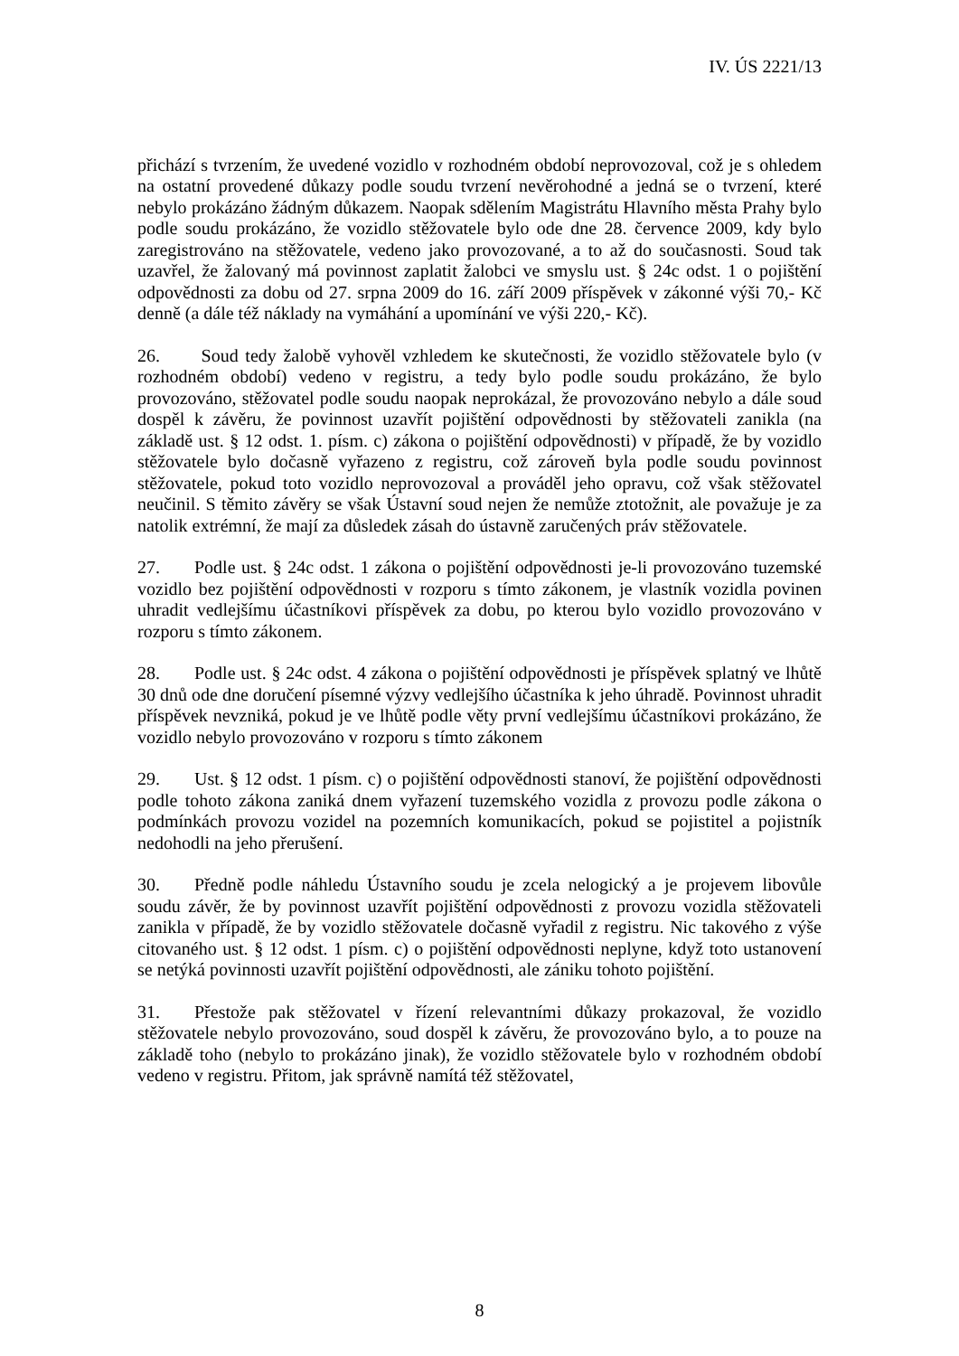IV. ÚS 2221/13
přichází s tvrzením, že uvedené vozidlo v rozhodném období neprovozoval, což je s ohledem na ostatní provedené důkazy podle soudu tvrzení nevěrohodné a jedná se o tvrzení, které nebylo prokázáno žádným důkazem. Naopak sdělením Magistrátu Hlavního města Prahy bylo podle soudu prokázáno, že vozidlo stěžovatele bylo ode dne 28. července 2009, kdy bylo zaregistrováno na stěžovatele, vedeno jako provozované, a to až do současnosti. Soud tak uzavřel, že žalovaný má povinnost zaplatit žalobci ve smyslu ust. § 24c odst. 1 o pojištění odpovědnosti za dobu od 27. srpna 2009 do 16. září 2009 příspěvek v zákonné výši 70,- Kč denně (a dále též náklady na vymáhání a upomínání ve výši 220,- Kč).
26. Soud tedy žalobě vyhověl vzhledem ke skutečnosti, že vozidlo stěžovatele bylo (v rozhodném období) vedeno v registru, a tedy bylo podle soudu prokázáno, že bylo provozováno, stěžovatel podle soudu naopak neprokázal, že provozováno nebylo a dále soud dospěl k závěru, že povinnost uzavřít pojištění odpovědnosti by stěžovateli zanikla (na základě ust. § 12 odst. 1. písm. c) zákona o pojištění odpovědnosti) v případě, že by vozidlo stěžovatele bylo dočasně vyřazeno z registru, což zároveň byla podle soudu povinnost stěžovatele, pokud toto vozidlo neprovozoval a prováděl jeho opravu, což však stěžovatel neučinil. S těmito závěry se však Ústavní soud nejen že nemůže ztotožnit, ale považuje je za natolik extrémní, že mají za důsledek zásah do ústavně zaručených práv stěžovatele.
27. Podle ust. § 24c odst. 1 zákona o pojištění odpovědnosti je-li provozováno tuzemské vozidlo bez pojištění odpovědnosti v rozporu s tímto zákonem, je vlastník vozidla povinen uhradit vedlejšímu účastníkovi příspěvek za dobu, po kterou bylo vozidlo provozováno v rozporu s tímto zákonem.
28. Podle ust. § 24c odst. 4 zákona o pojištění odpovědnosti je příspěvek splatný ve lhůtě 30 dnů ode dne doručení písemné výzvy vedlejšího účastníka k jeho úhradě. Povinnost uhradit příspěvek nevzniká, pokud je ve lhůtě podle věty první vedlejšímu účastníkovi prokázáno, že vozidlo nebylo provozováno v rozporu s tímto zákonem
29. Ust. § 12 odst. 1 písm. c) o pojištění odpovědnosti stanoví, že pojištění odpovědnosti podle tohoto zákona zaniká dnem vyřazení tuzemského vozidla z provozu podle zákona o podmínkách provozu vozidel na pozemních komunikacích, pokud se pojistitel a pojistník nedohodli na jeho přerušení.
30. Předně podle náhledu Ústavního soudu je zcela nelogický a je projevem libovůle soudu závěr, že by povinnost uzavřít pojištění odpovědnosti z provozu vozidla stěžovateli zanikla v případě, že by vozidlo stěžovatele dočasně vyřadil z registru. Nic takového z výše citovaného ust. § 12 odst. 1 písm. c) o pojištění odpovědnosti neplyne, když toto ustanovení se netýká povinnosti uzavřít pojištění odpovědnosti, ale zániku tohoto pojištění.
31. Přestože pak stěžovatel v řízení relevantními důkazy prokazoval, že vozidlo stěžovatele nebylo provozováno, soud dospěl k závěru, že provozováno bylo, a to pouze na základě toho (nebylo to prokázáno jinak), že vozidlo stěžovatele bylo v rozhodném období vedeno v registru. Přitom, jak správně namítá též stěžovatel,
8